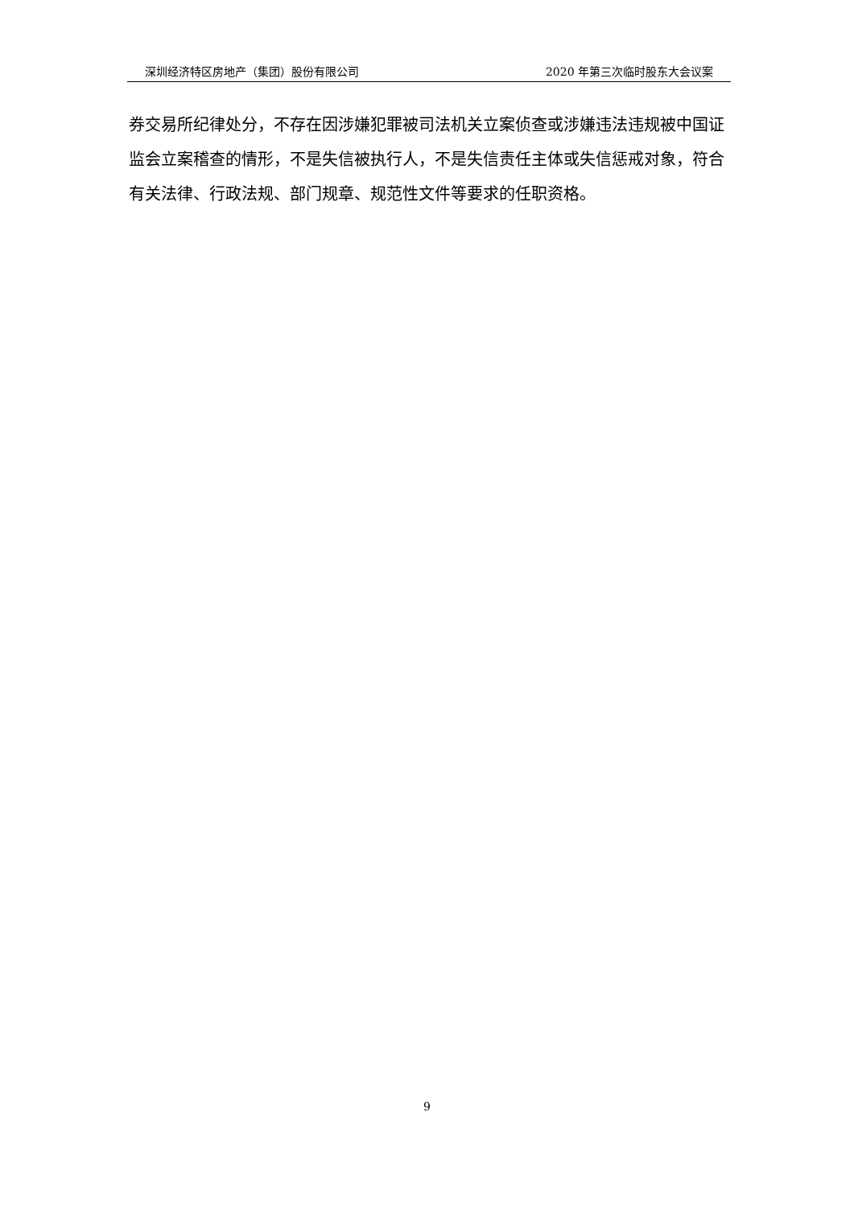深圳经济特区房地产（集团）股份有限公司 2020 年第三次临时股东大会议案
券交易所纪律处分，不存在因涉嫌犯罪被司法机关立案侦查或涉嫌违法违规被中国证监会立案稽查的情形，不是失信被执行人，不是失信责任主体或失信惩戒对象，符合有关法律、行政法规、部门规章、规范性文件等要求的任职资格。
9